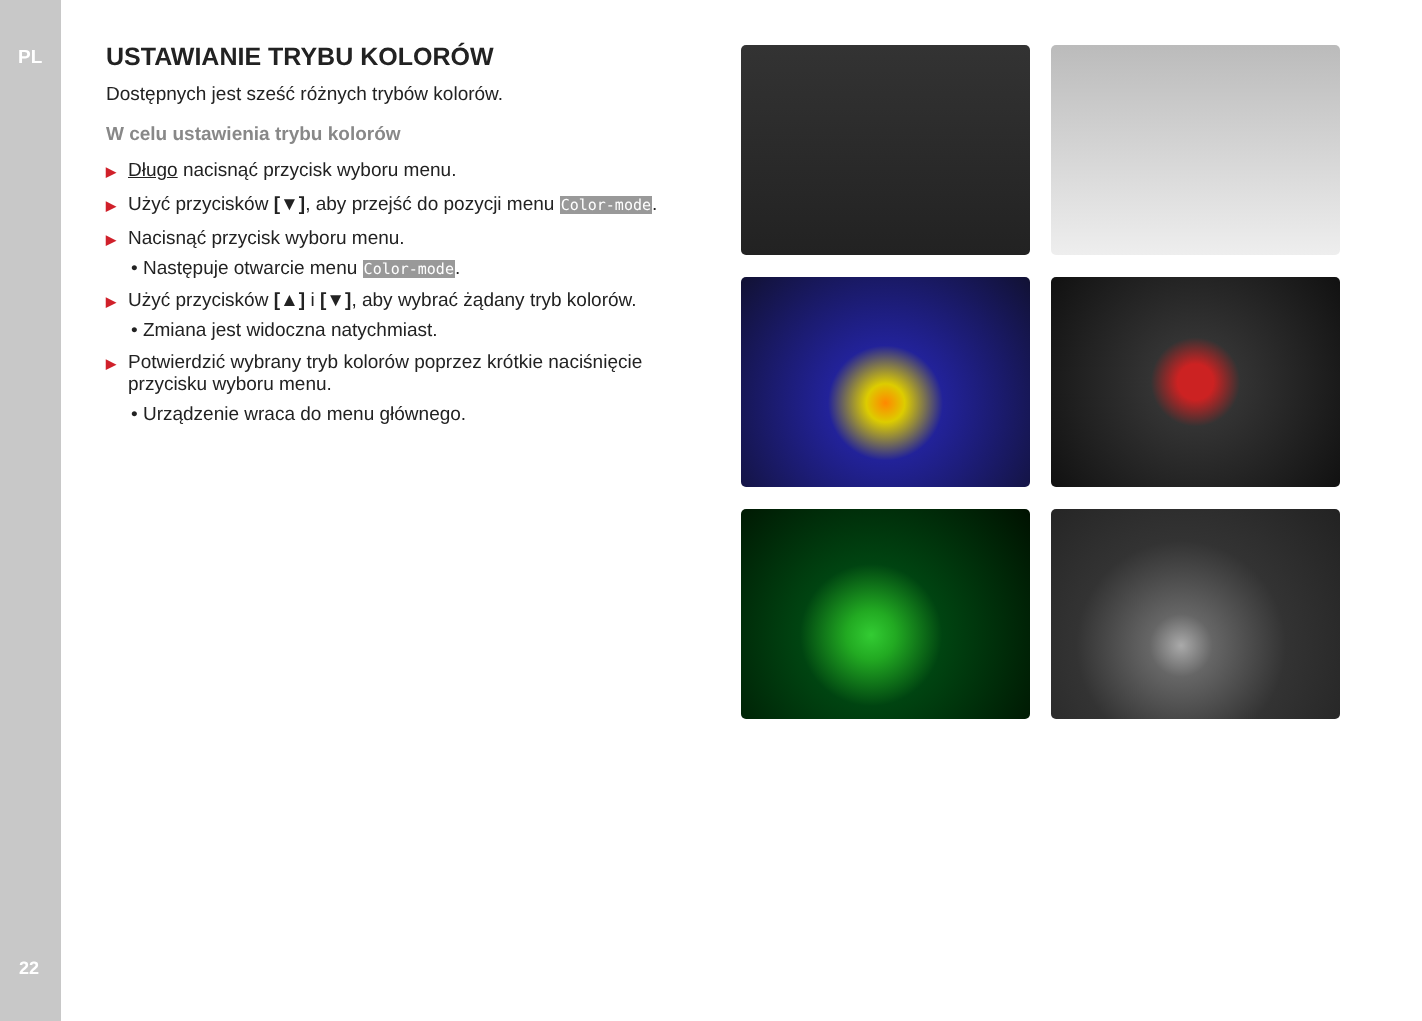PL
22
USTAWIANIE TRYBU KOLORÓW
Dostępnych jest sześć różnych trybów kolorów.
W celu ustawienia trybu kolorów
▶ Długo nacisnąć przycisk wyboru menu.
▶ Użyć przycisków [▼], aby przejść do pozycji menu Color-mode.
▶ Nacisnąć przycisk wyboru menu.
• Następuje otwarcie menu Color-mode.
▶ Użyć przycisków [▲] i [▼], aby wybrać żądany tryb kolorów.
• Zmiana jest widoczna natychmiast.
▶ Potwierdzić wybrany tryb kolorów poprzez krótkie naciśnięcie przycisku wyboru menu.
• Urządzenie wraca do menu głównego.